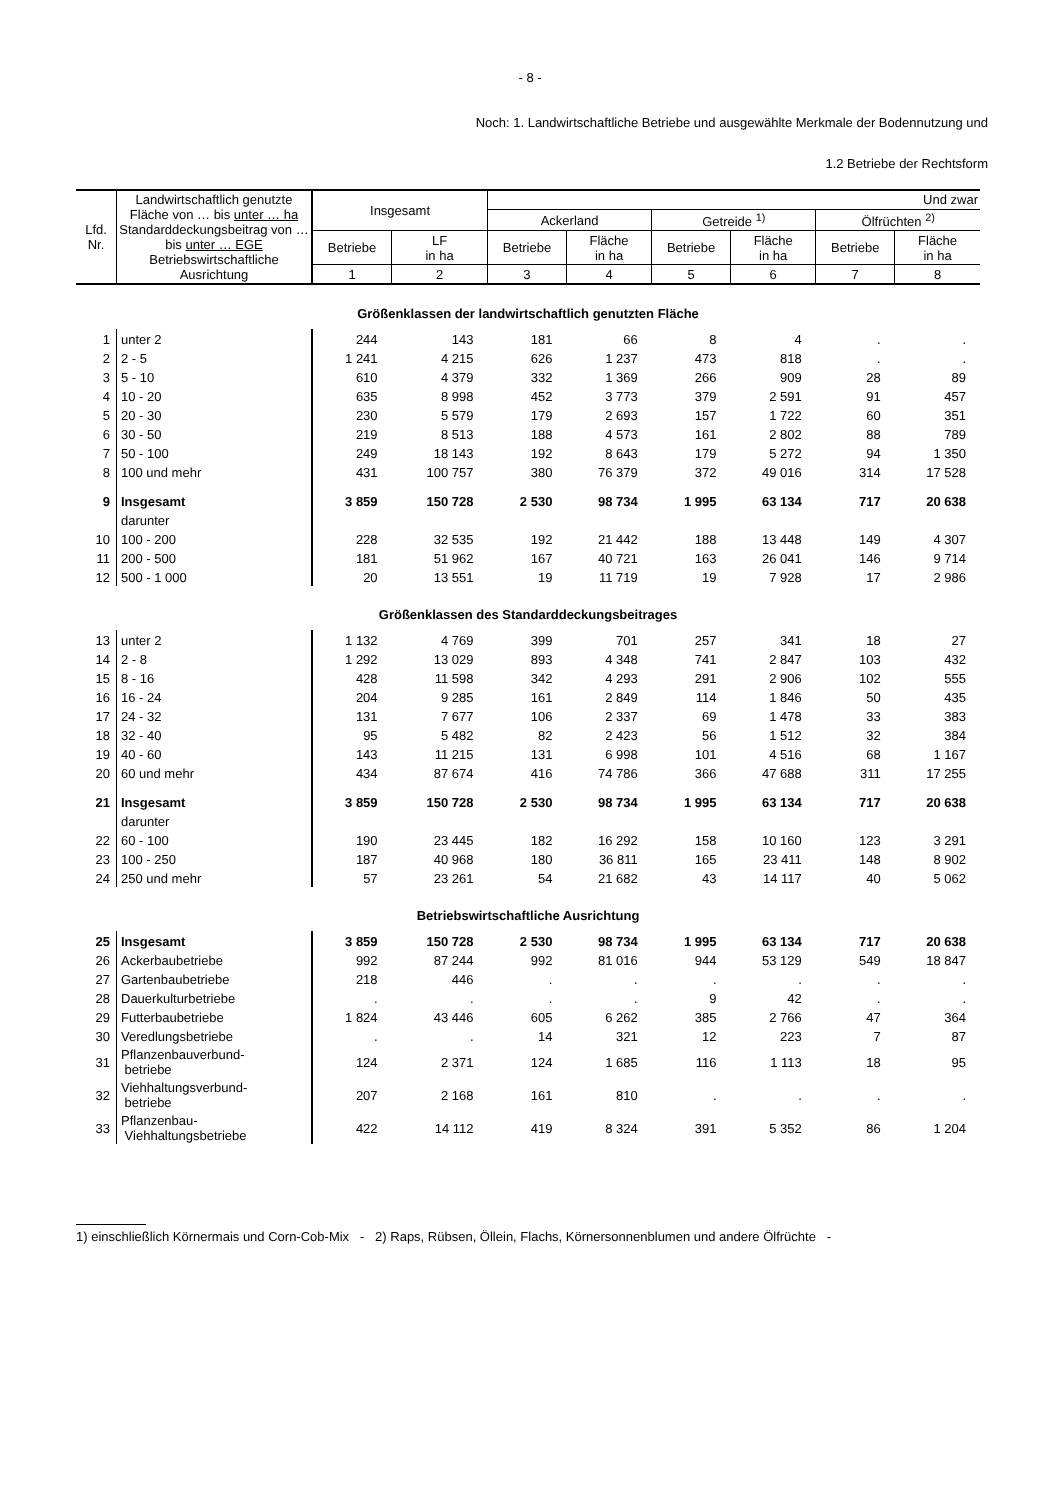- 8 -
Noch: 1. Landwirtschaftliche Betriebe und ausgewählte Merkmale der Bodennutzung und
1.2 Betriebe der Rechtsform
| Lfd. Nr. | Landwirtschaftlich genutzte Fläche von … bis unter … ha Standarddeckungsbeitrag von … bis unter … EGE Betriebswirtschaftliche Ausrichtung | Insgesamt | | Und zwar | | | | | |
| --- | --- | --- | --- | --- | --- | --- | --- | --- | --- |
| | | | | Ackerland | | Getreide <sup>1)</sup> | | Ölfrüchten <sup>2)</sup> | |
| | | Betriebe | LF in ha | Betriebe | Fläche in ha | Betriebe | Fläche in ha | Betriebe | Fläche in ha |
| | | 1 | 2 | 3 | 4 | 5 | 6 | 7 | 8 |
| Größenklassen der landwirtschaftlich genutzten Fläche | | | | | | | | | |
| 1 | unter 2 | 244 | 143 | 181 | 66 | 8 | 4 | . | . |
| 2 | 2 - 5 | 1 241 | 4 215 | 626 | 1 237 | 473 | 818 | . | . |
| 3 | 5 - 10 | 610 | 4 379 | 332 | 1 369 | 266 | 909 | 28 | 89 |
| 4 | 10 - 20 | 635 | 8 998 | 452 | 3 773 | 379 | 2 591 | 91 | 457 |
| 5 | 20 - 30 | 230 | 5 579 | 179 | 2 693 | 157 | 1 722 | 60 | 351 |
| 6 | 30 - 50 | 219 | 8 513 | 188 | 4 573 | 161 | 2 802 | 88 | 789 |
| 7 | 50 - 100 | 249 | 18 143 | 192 | 8 643 | 179 | 5 272 | 94 | 1 350 |
| 8 | 100 und mehr | 431 | 100 757 | 380 | 76 379 | 372 | 49 016 | 314 | 17 528 |
| 9 | Insgesamt | 3 859 | 150 728 | 2 530 | 98 734 | 1 995 | 63 134 | 717 | 20 638 |
| | darunter | | | | | | | | |
| 10 | 100 - 200 | 228 | 32 535 | 192 | 21 442 | 188 | 13 448 | 149 | 4 307 |
| 11 | 200 - 500 | 181 | 51 962 | 167 | 40 721 | 163 | 26 041 | 146 | 9 714 |
| 12 | 500 - 1 000 | 20 | 13 551 | 19 | 11 719 | 19 | 7 928 | 17 | 2 986 |
| Größenklassen des Standarddeckungsbeitrages | | | | | | | | | |
| 13 | unter 2 | 1 132 | 4 769 | 399 | 701 | 257 | 341 | 18 | 27 |
| 14 | 2 - 8 | 1 292 | 13 029 | 893 | 4 348 | 741 | 2 847 | 103 | 432 |
| 15 | 8 - 16 | 428 | 11 598 | 342 | 4 293 | 291 | 2 906 | 102 | 555 |
| 16 | 16 - 24 | 204 | 9 285 | 161 | 2 849 | 114 | 1 846 | 50 | 435 |
| 17 | 24 - 32 | 131 | 7 677 | 106 | 2 337 | 69 | 1 478 | 33 | 383 |
| 18 | 32 - 40 | 95 | 5 482 | 82 | 2 423 | 56 | 1 512 | 32 | 384 |
| 19 | 40 - 60 | 143 | 11 215 | 131 | 6 998 | 101 | 4 516 | 68 | 1 167 |
| 20 | 60 und mehr | 434 | 87 674 | 416 | 74 786 | 366 | 47 688 | 311 | 17 255 |
| 21 | Insgesamt | 3 859 | 150 728 | 2 530 | 98 734 | 1 995 | 63 134 | 717 | 20 638 |
| | darunter | | | | | | | | |
| 22 | 60 - 100 | 190 | 23 445 | 182 | 16 292 | 158 | 10 160 | 123 | 3 291 |
| 23 | 100 - 250 | 187 | 40 968 | 180 | 36 811 | 165 | 23 411 | 148 | 8 902 |
| 24 | 250 und mehr | 57 | 23 261 | 54 | 21 682 | 43 | 14 117 | 40 | 5 062 |
| Betriebswirtschaftliche Ausrichtung | | | | | | | | | |
| 25 | Insgesamt | 3 859 | 150 728 | 2 530 | 98 734 | 1 995 | 63 134 | 717 | 20 638 |
| 26 | Ackerbaubetriebe | 992 | 87 244 | 992 | 81 016 | 944 | 53 129 | 549 | 18 847 |
| 27 | Gartenbaubetriebe | 218 | 446 | . | . | . | . | . | . |
| 28 | Dauerkulturbetriebe | . | . | . | . | 9 | 42 | . | . |
| 29 | Futterbaubetriebe | 1 824 | 43 446 | 605 | 6 262 | 385 | 2 766 | 47 | 364 |
| 30 | Veredlungsbetriebe | . | . | 14 | 321 | 12 | 223 | 7 | 87 |
| 31 | Pflanzenbauverbund- betriebe | 124 | 2 371 | 124 | 1 685 | 116 | 1 113 | 18 | 95 |
| 32 | Viehhaltungsverbund- betriebe | 207 | 2 168 | 161 | 810 | . | . | . | . |
| 33 | Pflanzenbau- Viehhaltungsbetriebe | 422 | 14 112 | 419 | 8 324 | 391 | 5 352 | 86 | 1 204 |
1) einschließlich Körnermais und Corn-Cob-Mix - 2) Raps, Rübsen, Öllein, Flachs, Körnersonnenblumen und andere Ölfrüchte -